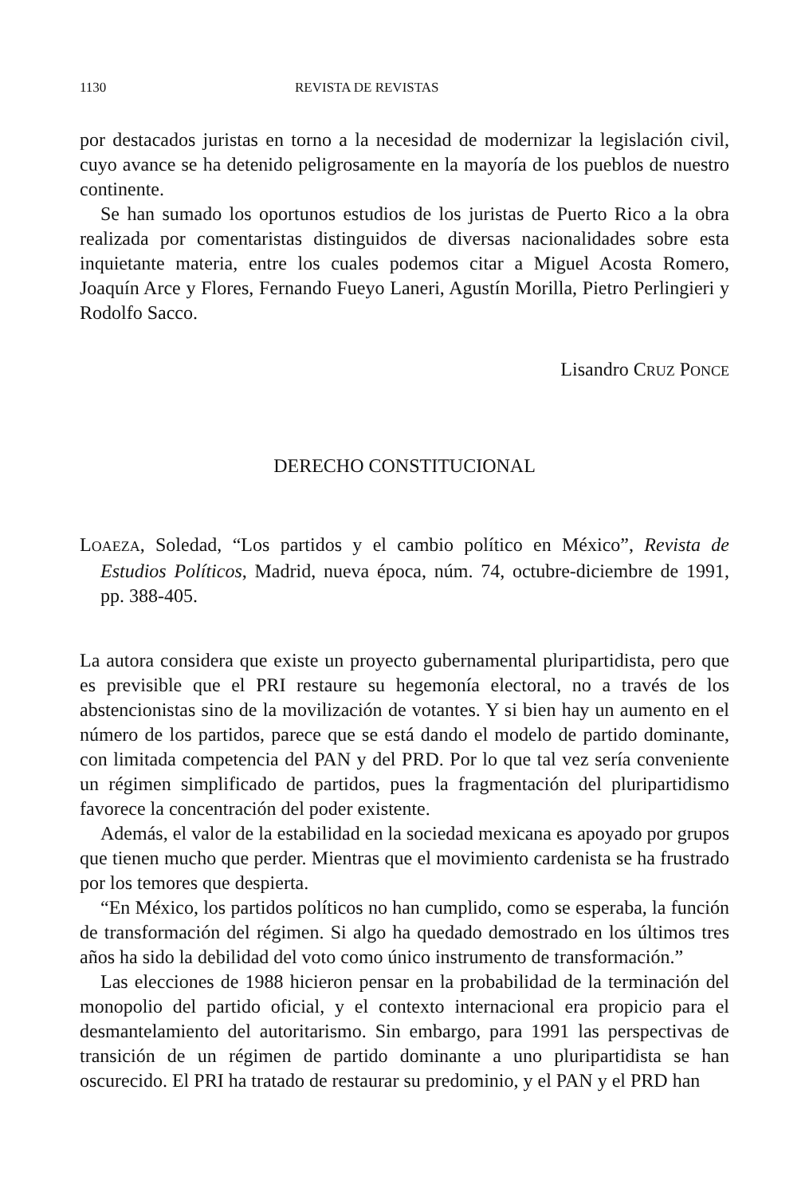1130 REVISTA DE REVISTAS
por destacados juristas en torno a la necesidad de modernizar la legislación civil, cuyo avance se ha detenido peligrosamente en la mayoría de los pueblos de nuestro continente.
Se han sumado los oportunos estudios de los juristas de Puerto Rico a la obra realizada por comentaristas distinguidos de diversas nacionalidades sobre esta inquietante materia, entre los cuales podemos citar a Miguel Acosta Romero, Joaquín Arce y Flores, Fernando Fueyo Laneri, Agustín Morilla, Pietro Perlingieri y Rodolfo Sacco.
Lisandro CRUZ PONCE
DERECHO CONSTITUCIONAL
LOAEZA, Soledad, “Los partidos y el cambio político en México”, Revista de Estudios Políticos, Madrid, nueva época, núm. 74, octubre-diciembre de 1991, pp. 388-405.
La autora considera que existe un proyecto gubernamental pluripartidista, pero que es previsible que el PRI restaure su hegemonía electoral, no a través de los abstencionistas sino de la movilización de votantes. Y si bien hay un aumento en el número de los partidos, parece que se está dando el modelo de partido dominante, con limitada competencia del PAN y del PRD. Por lo que tal vez sería conveniente un régimen simplificado de partidos, pues la fragmentación del pluripartidismo favorece la concentración del poder existente.
Además, el valor de la estabilidad en la sociedad mexicana es apoyado por grupos que tienen mucho que perder. Mientras que el movimiento cardenista se ha frustrado por los temores que despierta.
“En México, los partidos políticos no han cumplido, como se esperaba, la función de transformación del régimen. Si algo ha quedado demostrado en los últimos tres años ha sido la debilidad del voto como único instrumento de transformación.”
Las elecciones de 1988 hicieron pensar en la probabilidad de la terminación del monopolio del partido oficial, y el contexto internacional era propicio para el desmantelamiento del autoritarismo. Sin embargo, para 1991 las perspectivas de transición de un régimen de partido dominante a uno pluripartidista se han oscurecido. El PRI ha tratado de restaurar su predominio, y el PAN y el PRD han